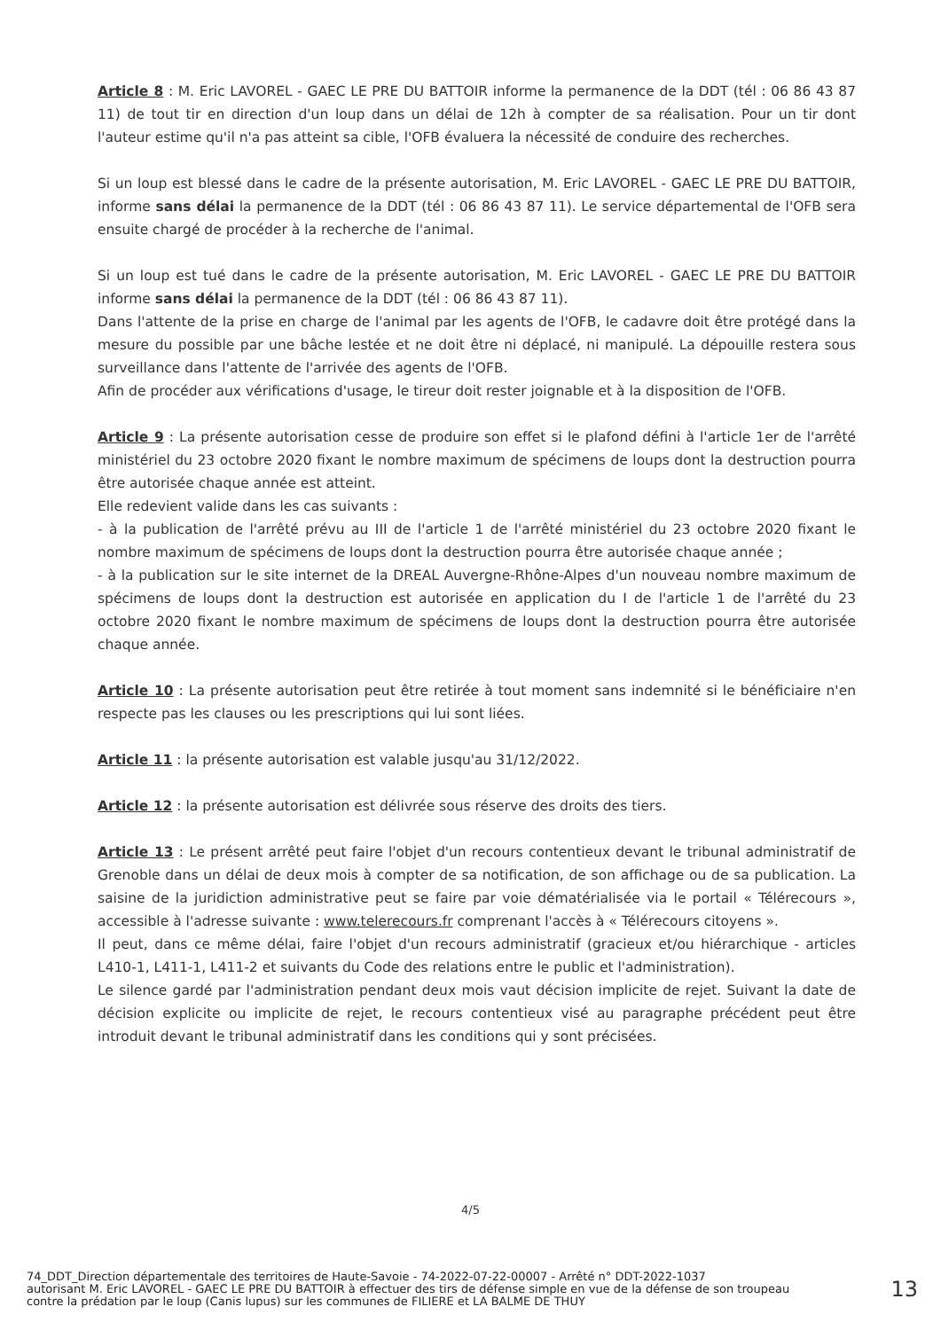Article 8 : M. Eric LAVOREL - GAEC LE PRE DU BATTOIR informe la permanence de la DDT (tél : 06 86 43 87 11) de tout tir en direction d'un loup dans un délai de 12h à compter de sa réalisation. Pour un tir dont l'auteur estime qu'il n'a pas atteint sa cible, l'OFB évaluera la nécessité de conduire des recherches.
Si un loup est blessé dans le cadre de la présente autorisation, M. Eric LAVOREL - GAEC LE PRE DU BATTOIR, informe sans délai la permanence de la DDT (tél : 06 86 43 87 11). Le service départemental de l'OFB sera ensuite chargé de procéder à la recherche de l'animal.
Si un loup est tué dans le cadre de la présente autorisation, M. Eric LAVOREL - GAEC LE PRE DU BATTOIR informe sans délai la permanence de la DDT (tél : 06 86 43 87 11).
Dans l'attente de la prise en charge de l'animal par les agents de l'OFB, le cadavre doit être protégé dans la mesure du possible par une bâche lestée et ne doit être ni déplacé, ni manipulé. La dépouille restera sous surveillance dans l'attente de l'arrivée des agents de l'OFB.
Afin de procéder aux vérifications d'usage, le tireur doit rester joignable et à la disposition de l'OFB.
Article 9 : La présente autorisation cesse de produire son effet si le plafond défini à l'article 1er de l'arrêté ministériel du 23 octobre 2020 fixant le nombre maximum de spécimens de loups dont la destruction pourra être autorisée chaque année est atteint.
Elle redevient valide dans les cas suivants :
- à la publication de l'arrêté prévu au III de l'article 1 de l'arrêté ministériel du 23 octobre 2020 fixant le nombre maximum de spécimens de loups dont la destruction pourra être autorisée chaque année ;
- à la publication sur le site internet de la DREAL Auvergne-Rhône-Alpes d'un nouveau nombre maximum de spécimens de loups dont la destruction est autorisée en application du I de l'article 1 de l'arrêté du 23 octobre 2020 fixant le nombre maximum de spécimens de loups dont la destruction pourra être autorisée chaque année.
Article 10 : La présente autorisation peut être retirée à tout moment sans indemnité si le bénéficiaire n'en respecte pas les clauses ou les prescriptions qui lui sont liées.
Article 11 : la présente autorisation est valable jusqu'au 31/12/2022.
Article 12 : la présente autorisation est délivrée sous réserve des droits des tiers.
Article 13 : Le présent arrêté peut faire l'objet d'un recours contentieux devant le tribunal administratif de Grenoble dans un délai de deux mois à compter de sa notification, de son affichage ou de sa publication. La saisine de la juridiction administrative peut se faire par voie dématérialisée via le portail « Télérecours », accessible à l'adresse suivante : www.telerecours.fr comprenant l'accès à « Télérecours citoyens ».
Il peut, dans ce même délai, faire l'objet d'un recours administratif (gracieux et/ou hiérarchique - articles L410-1, L411-1, L411-2 et suivants du Code des relations entre le public et l'administration).
Le silence gardé par l'administration pendant deux mois vaut décision implicite de rejet. Suivant la date de décision explicite ou implicite de rejet, le recours contentieux visé au paragraphe précédent peut être introduit devant le tribunal administratif dans les conditions qui y sont précisées.
4/5
74_DDT_Direction départementale des territoires de Haute-Savoie - 74-2022-07-22-00007 - Arrêté n° DDT-2022-1037
autorisant M. Eric LAVOREL - GAEC LE PRE DU BATTOIR à effectuer des tirs de défense simple en vue de la défense de son troupeau
contre la prédation par le loup (Canis lupus) sur les communes de FILIERE et LA BALME DE THUY
13